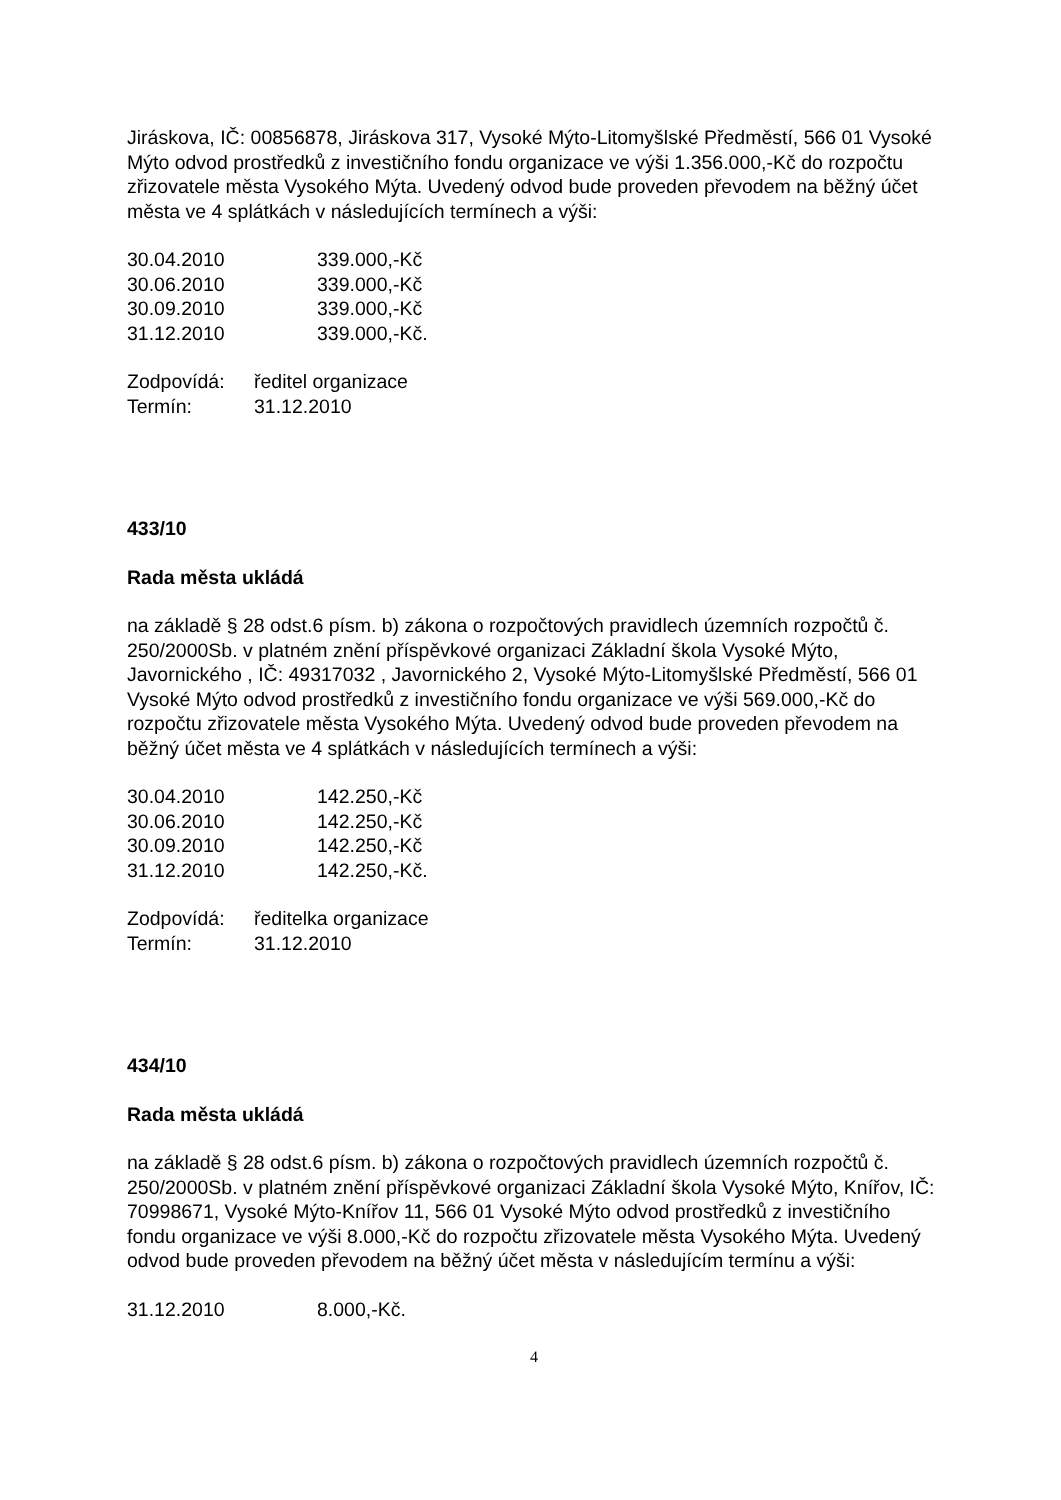Jiráskova, IČ: 00856878, Jiráskova 317, Vysoké Mýto-Litomyšlské Předměstí, 566 01 Vysoké Mýto odvod prostředků z investičního fondu organizace ve výši 1.356.000,-Kč do rozpočtu zřizovatele města Vysokého Mýta. Uvedený odvod bude proveden převodem na běžný účet města ve 4 splátkách v následujících termínech a výši:
30.04.2010 339.000,-Kč
30.06.2010 339.000,-Kč
30.09.2010 339.000,-Kč
31.12.2010 339.000,-Kč.
Zodpovídá: ředitel organizace
Termín: 31.12.2010
433/10
Rada města ukládá
na základě § 28 odst.6 písm. b) zákona o rozpočtových pravidlech územních rozpočtů č. 250/2000Sb. v platném znění příspěvkové organizaci Základní škola Vysoké Mýto, Javornického , IČ: 49317032 , Javornického 2, Vysoké Mýto-Litomyšlské Předměstí, 566 01 Vysoké Mýto odvod prostředků z investičního fondu organizace ve výši 569.000,-Kč do rozpočtu zřizovatele města Vysokého Mýta. Uvedený odvod bude proveden převodem na běžný účet města ve 4 splátkách v následujících termínech a výši:
30.04.2010 142.250,-Kč
30.06.2010 142.250,-Kč
30.09.2010 142.250,-Kč
31.12.2010 142.250,-Kč.
Zodpovídá: ředitelka organizace
Termín: 31.12.2010
434/10
Rada města ukládá
na základě § 28 odst.6 písm. b) zákona o rozpočtových pravidlech územních rozpočtů č. 250/2000Sb. v platném znění příspěvkové organizaci Základní škola Vysoké Mýto, Knířov, IČ: 70998671, Vysoké Mýto-Knířov 11, 566 01 Vysoké Mýto odvod prostředků z investičního fondu organizace ve výši 8.000,-Kč do rozpočtu zřizovatele města Vysokého Mýta. Uvedený odvod bude proveden převodem na běžný účet města v následujícím termínu a výši:
31.12.2010 8.000,-Kč.
4